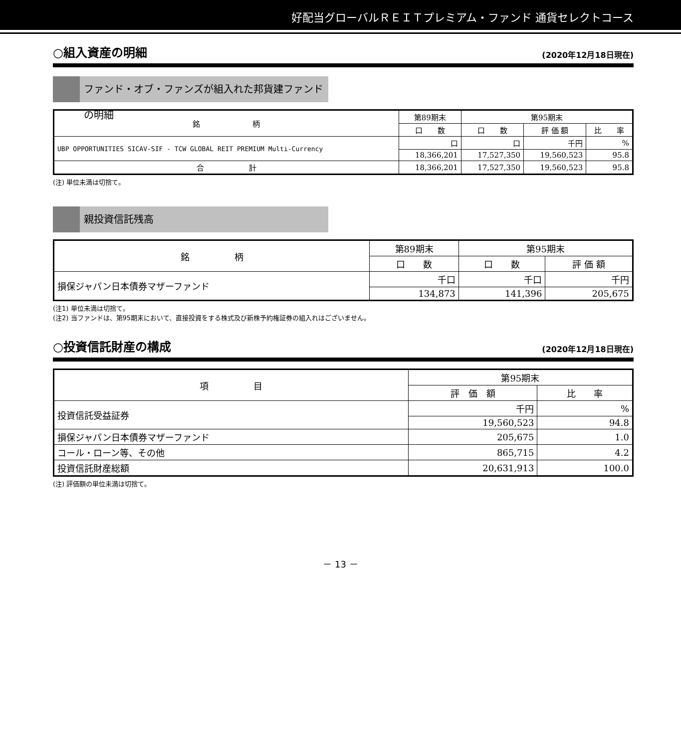好配当グローバルＲＥＩＴプレミアム・ファンド 通貨セレクトコース
○組入資産の明細 (2020年12月18日現在)
ファンド・オブ・ファンズが組入れた邦貨建ファンドの明細
| 銘 柄 | 第89期末 | 第95期末 | | |
| --- | --- | --- | --- | --- |
| | 口 数 | 口 数 | 評 価 額 | 比 率 |
| UBP OPPORTUNITIES SICAV-SIF - TCW GLOBAL REIT PREMIUM Multi-Currency | 口 | 口 | 千円 | % |
| | 18,366,201 | 17,527,350 | 19,560,523 | 95.8 |
| 合 計 | 18,366,201 | 17,527,350 | 19,560,523 | 95.8 |
(注) 単位未満は切捨て。
親投資信託残高
| 銘 柄 | 第89期末 | 第95期末 | |
| --- | --- | --- | --- |
| | 口 数 | 口 数 | 評 価 額 |
| 損保ジャパン日本債券マザーファンド | 千口 | 千口 | 千円 |
| | 134,873 | 141,396 | 205,675 |
(注1) 単位未満は切捨て。
(注2) 当ファンドは、第95期末において、直接投資をする株式及び新株予約権証券の組入れはございません。
○投資信託財産の構成 (2020年12月18日現在)
| 項 目 | 第95期末 | |
| --- | --- | --- |
| | 評 価 額 | 比 率 |
| 投資信託受益証券 | 千円 | % |
| | 19,560,523 | 94.8 |
| 損保ジャパン日本債券マザーファンド | 205,675 | 1.0 |
| コール・ローン等、その他 | 865,715 | 4.2 |
| 投資信託財産総額 | 20,631,913 | 100.0 |
(注) 評価額の単位未満は切捨て。
－ 13 －